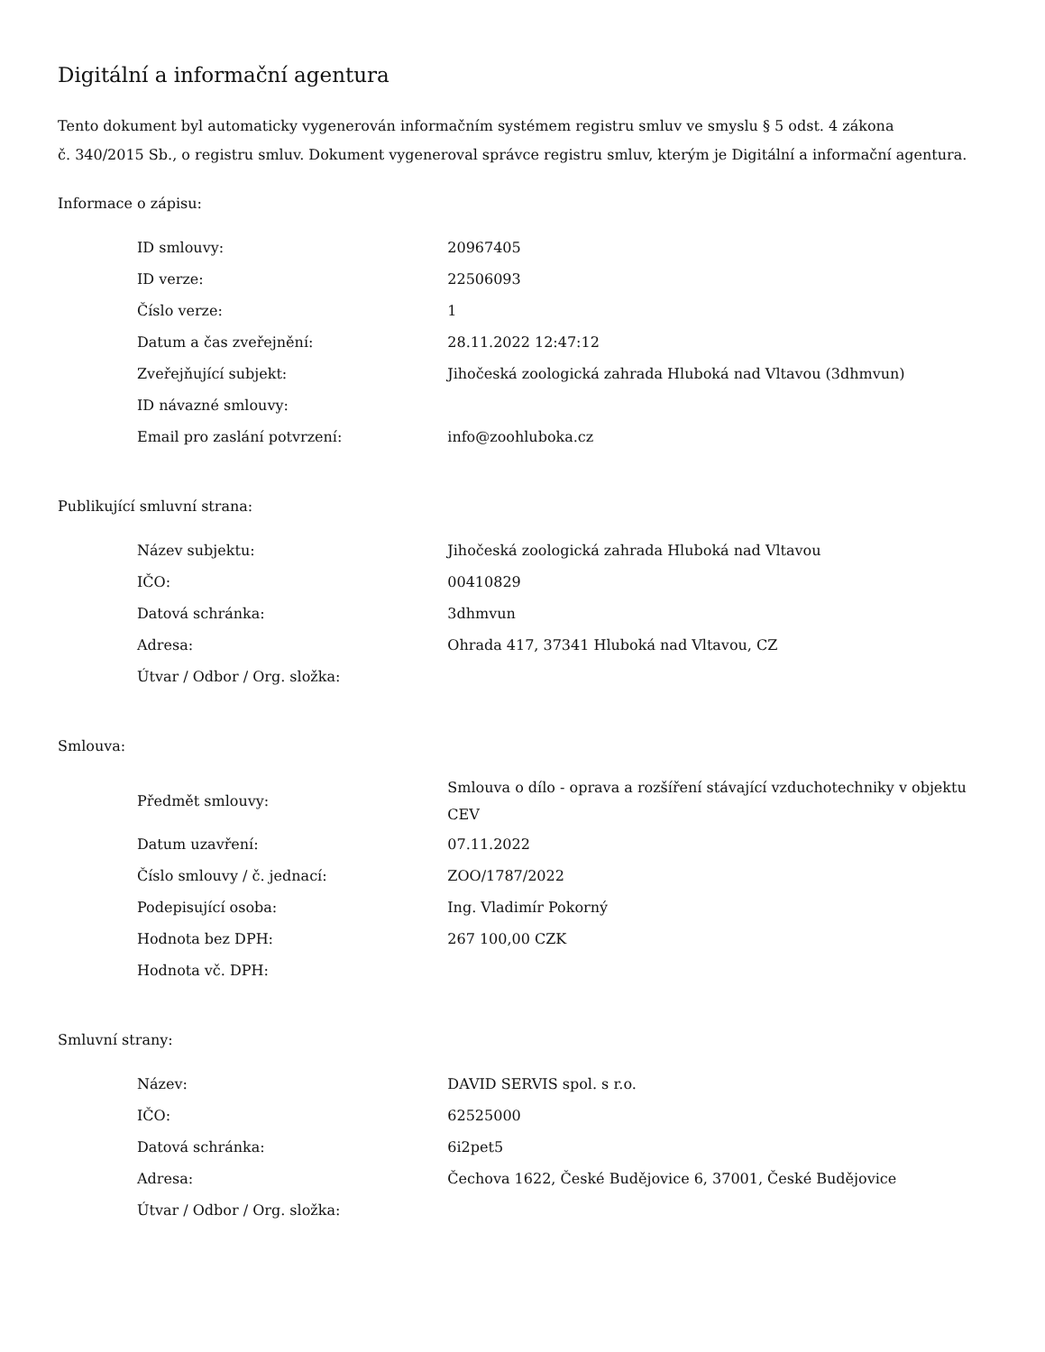Digitální a informační agentura
Tento dokument byl automaticky vygenerován informačním systémem registru smluv ve smyslu § 5 odst. 4 zákona
č. 340/2015 Sb., o registru smluv. Dokument vygeneroval správce registru smluv, kterým je Digitální a informační agentura.
Informace o zápisu:
| ID smlouvy: | 20967405 |
| ID verze: | 22506093 |
| Číslo verze: | 1 |
| Datum a čas zveřejnění: | 28.11.2022 12:47:12 |
| Zveřejňující subjekt: | Jihočeská zoologická zahrada Hluboká nad Vltavou (3dhmvun) |
| ID návazné smlouvy: | |
| Email pro zaslání potvrzení: | info@zoohluboka.cz |
Publikující smluvní strana:
| Název subjektu: | Jihočeská zoologická zahrada Hluboká nad Vltavou |
| IČO: | 00410829 |
| Datová schránka: | 3dhmvun |
| Adresa: | Ohrada 417, 37341 Hluboká nad Vltavou, CZ |
| Útvar / Odbor / Org. složka: | |
Smlouva:
| Předmět smlouvy: | Smlouva o dílo - oprava a rozšíření stávající vzduchotechniky v objektu CEV |
| Datum uzavření: | 07.11.2022 |
| Číslo smlouvy / č. jednací: | ZOO/1787/2022 |
| Podepisující osoba: | Ing. Vladimír Pokorný |
| Hodnota bez DPH: | 267 100,00 CZK |
| Hodnota vč. DPH: | |
Smluvní strany:
| Název: | DAVID SERVIS spol. s r.o. |
| IČO: | 62525000 |
| Datová schránka: | 6i2pet5 |
| Adresa: | Čechova 1622, České Budějovice 6, 37001, České Budějovice |
| Útvar / Odbor / Org. složka: | |